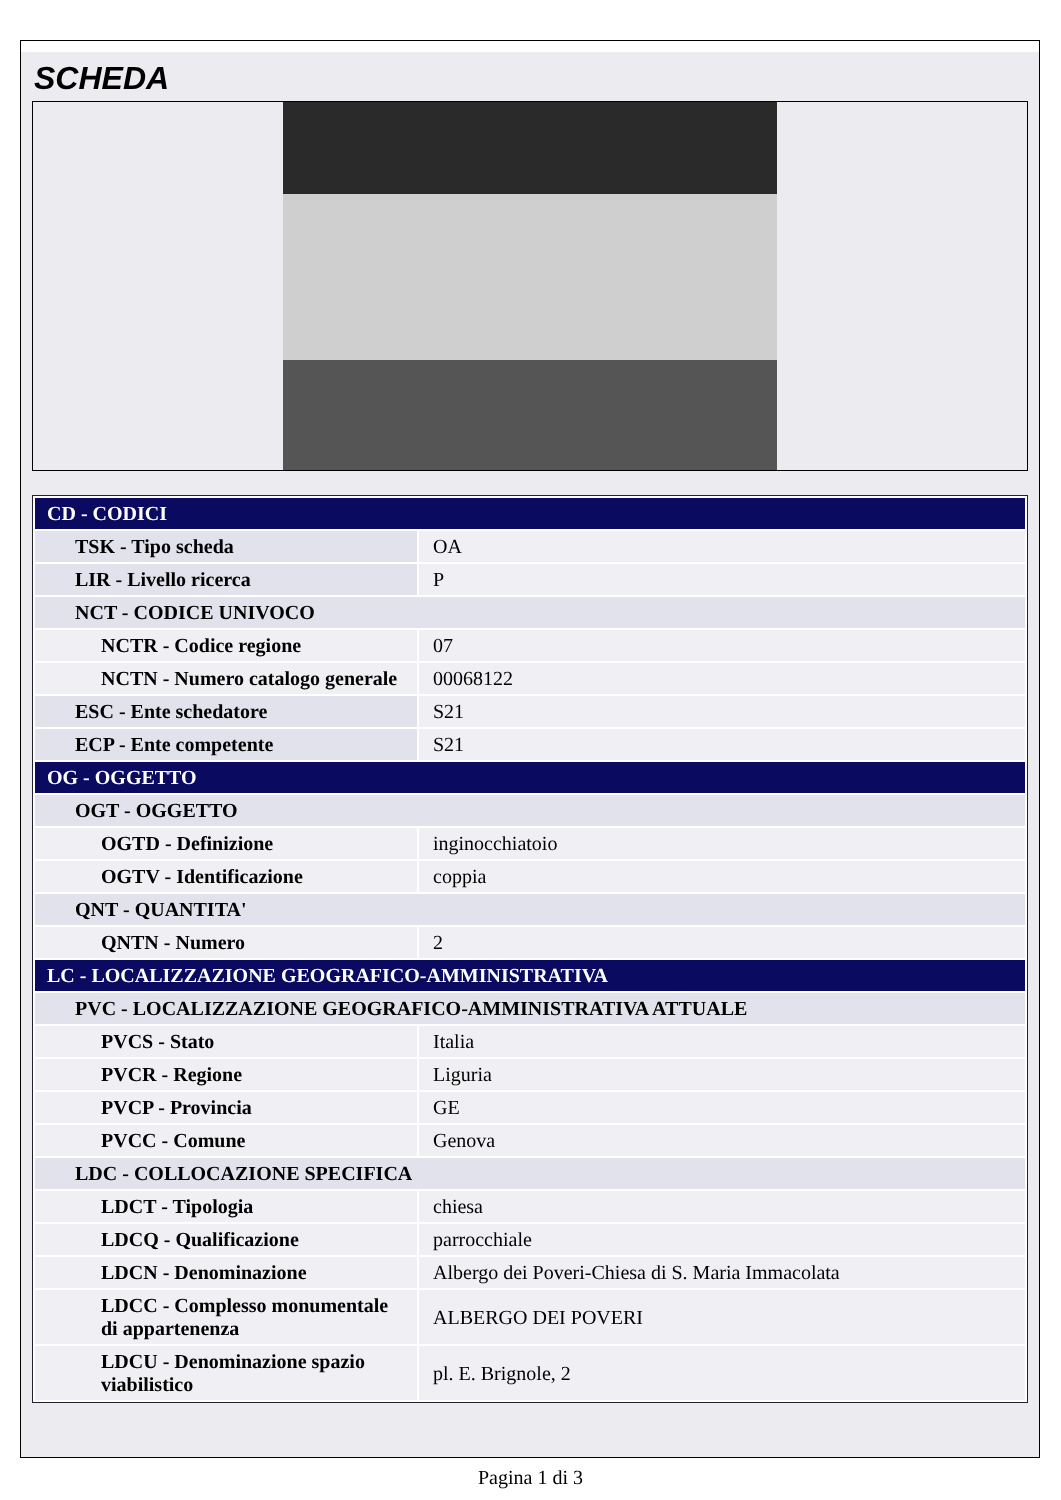SCHEDA
| CD - CODICI | |
| TSK - Tipo scheda | OA |
| LIR - Livello ricerca | P |
| NCT - CODICE UNIVOCO | |
| NCTR - Codice regione | 07 |
| NCTN - Numero catalogo generale | 00068122 |
| ESC - Ente schedatore | S21 |
| ECP - Ente competente | S21 |
| OG - OGGETTO | |
| OGT - OGGETTO | |
| OGTD - Definizione | inginocchiatoio |
| OGTV - Identificazione | coppia |
| QNT - QUANTITA' | |
| QNTN - Numero | 2 |
| LC - LOCALIZZAZIONE GEOGRAFICO-AMMINISTRATIVA | |
| PVC - LOCALIZZAZIONE GEOGRAFICO-AMMINISTRATIVA ATTUALE | |
| PVCS - Stato | Italia |
| PVCR - Regione | Liguria |
| PVCP - Provincia | GE |
| PVCC - Comune | Genova |
| LDC - COLLOCAZIONE SPECIFICA | |
| LDCT - Tipologia | chiesa |
| LDCQ - Qualificazione | parrocchiale |
| LDCN - Denominazione | Albergo dei Poveri-Chiesa di S. Maria Immacolata |
| LDCC - Complesso monumentale di appartenenza | ALBERGO DEI POVERI |
| LDCU - Denominazione spazio viabilistico | pl. E. Brignole, 2 |
Pagina 1 di 3